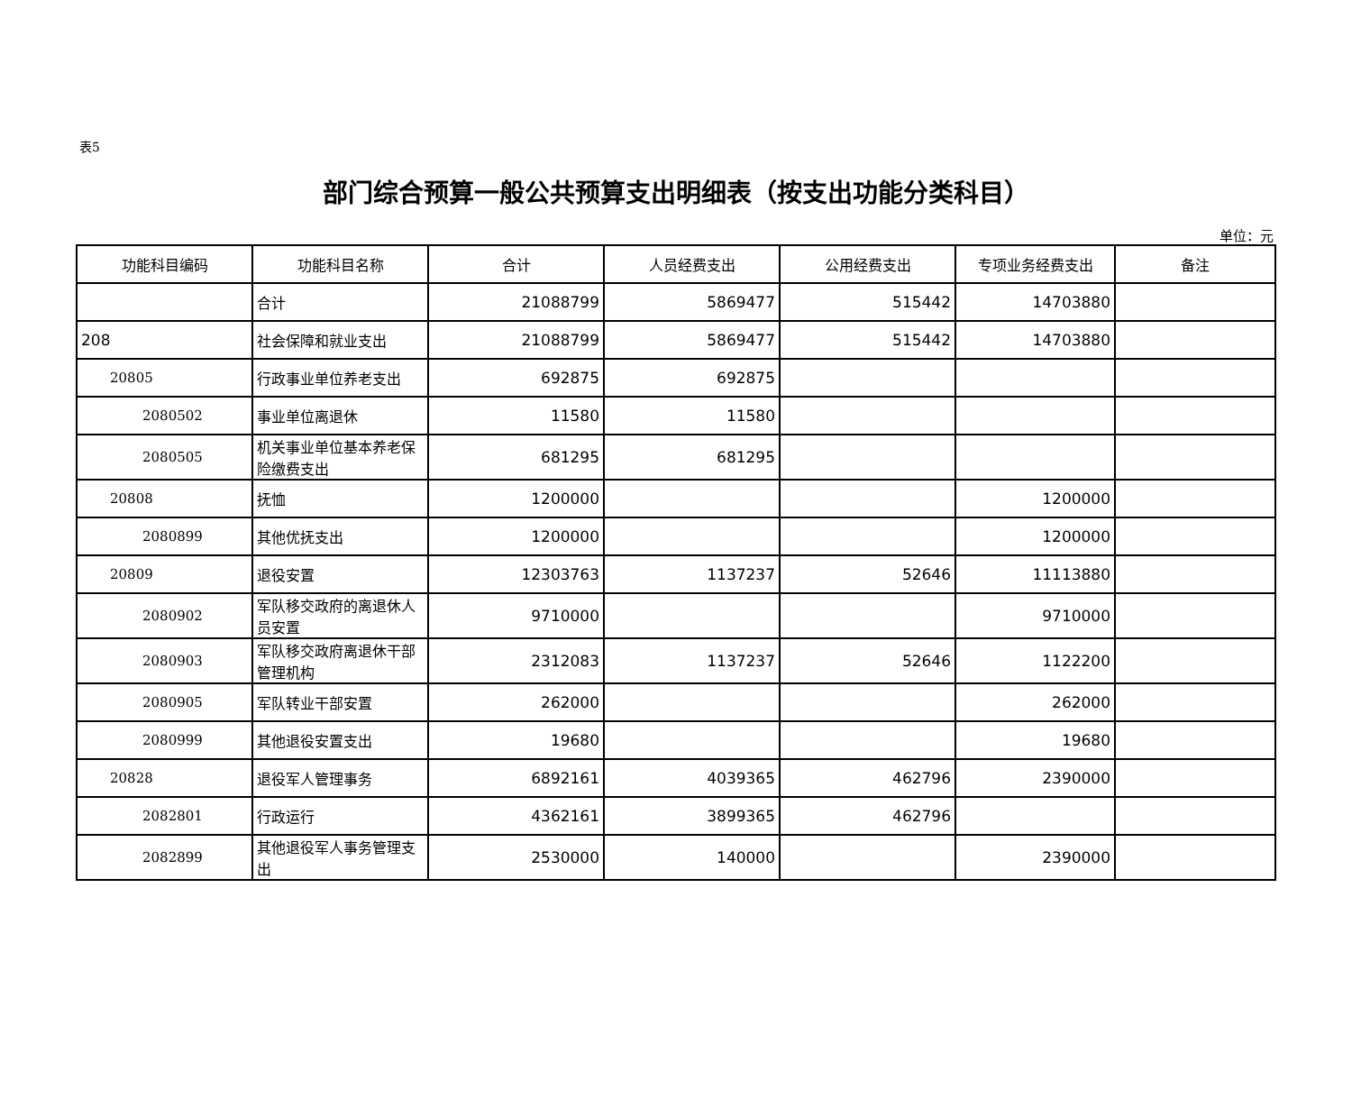表5
部门综合预算一般公共预算支出明细表（按支出功能分类科目）
单位：元
| 功能科目编码 | 功能科目名称 | 合计 | 人员经费支出 | 公用经费支出 | 专项业务经费支出 | 备注 |
| --- | --- | --- | --- | --- | --- | --- |
| | 合计 | 21088799 | 5869477 | 515442 | 14703880 | |
| 208 | 社会保障和就业支出 | 21088799 | 5869477 | 515442 | 14703880 | |
| 20805 | 行政事业单位养老支出 | 692875 | 692875 | | | |
| 2080502 | 事业单位离退休 | 11580 | 11580 | | | |
| 2080505 | 机关事业单位基本养老保险缴费支出 | 681295 | 681295 | | | |
| 20808 | 抚恤 | 1200000 | | | 1200000 | |
| 2080899 | 其他优抚支出 | 1200000 | | | 1200000 | |
| 20809 | 退役安置 | 12303763 | 1137237 | 52646 | 11113880 | |
| 2080902 | 军队移交政府的离退休人员安置 | 9710000 | | | 9710000 | |
| 2080903 | 军队移交政府离退休干部管理机构 | 2312083 | 1137237 | 52646 | 1122200 | |
| 2080905 | 军队转业干部安置 | 262000 | | | 262000 | |
| 2080999 | 其他退役安置支出 | 19680 | | | 19680 | |
| 20828 | 退役军人管理事务 | 6892161 | 4039365 | 462796 | 2390000 | |
| 2082801 | 行政运行 | 4362161 | 3899365 | 462796 | | |
| 2082899 | 其他退役军人事务管理支出 | 2530000 | 140000 | | 2390000 | |